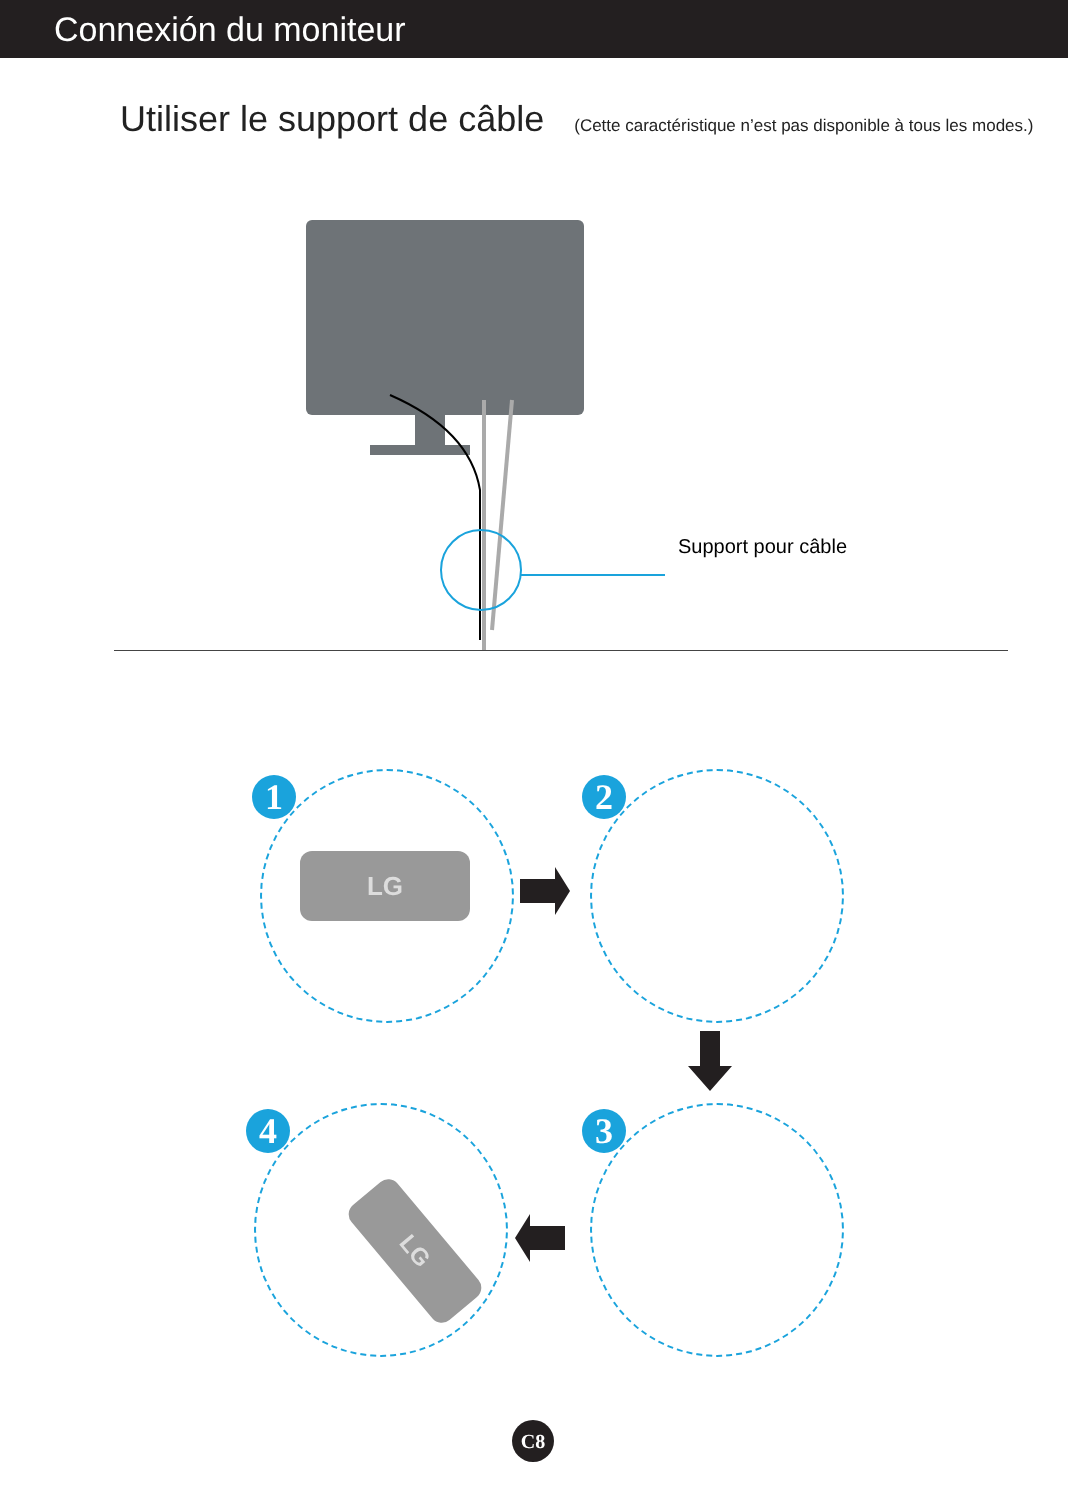Connexión du moniteur
Utiliser le support de câble
(Cette caractéristique n’est pas disponible à tous les modes.)
Support pour câble
1 2
4 3
LG
LG
C8